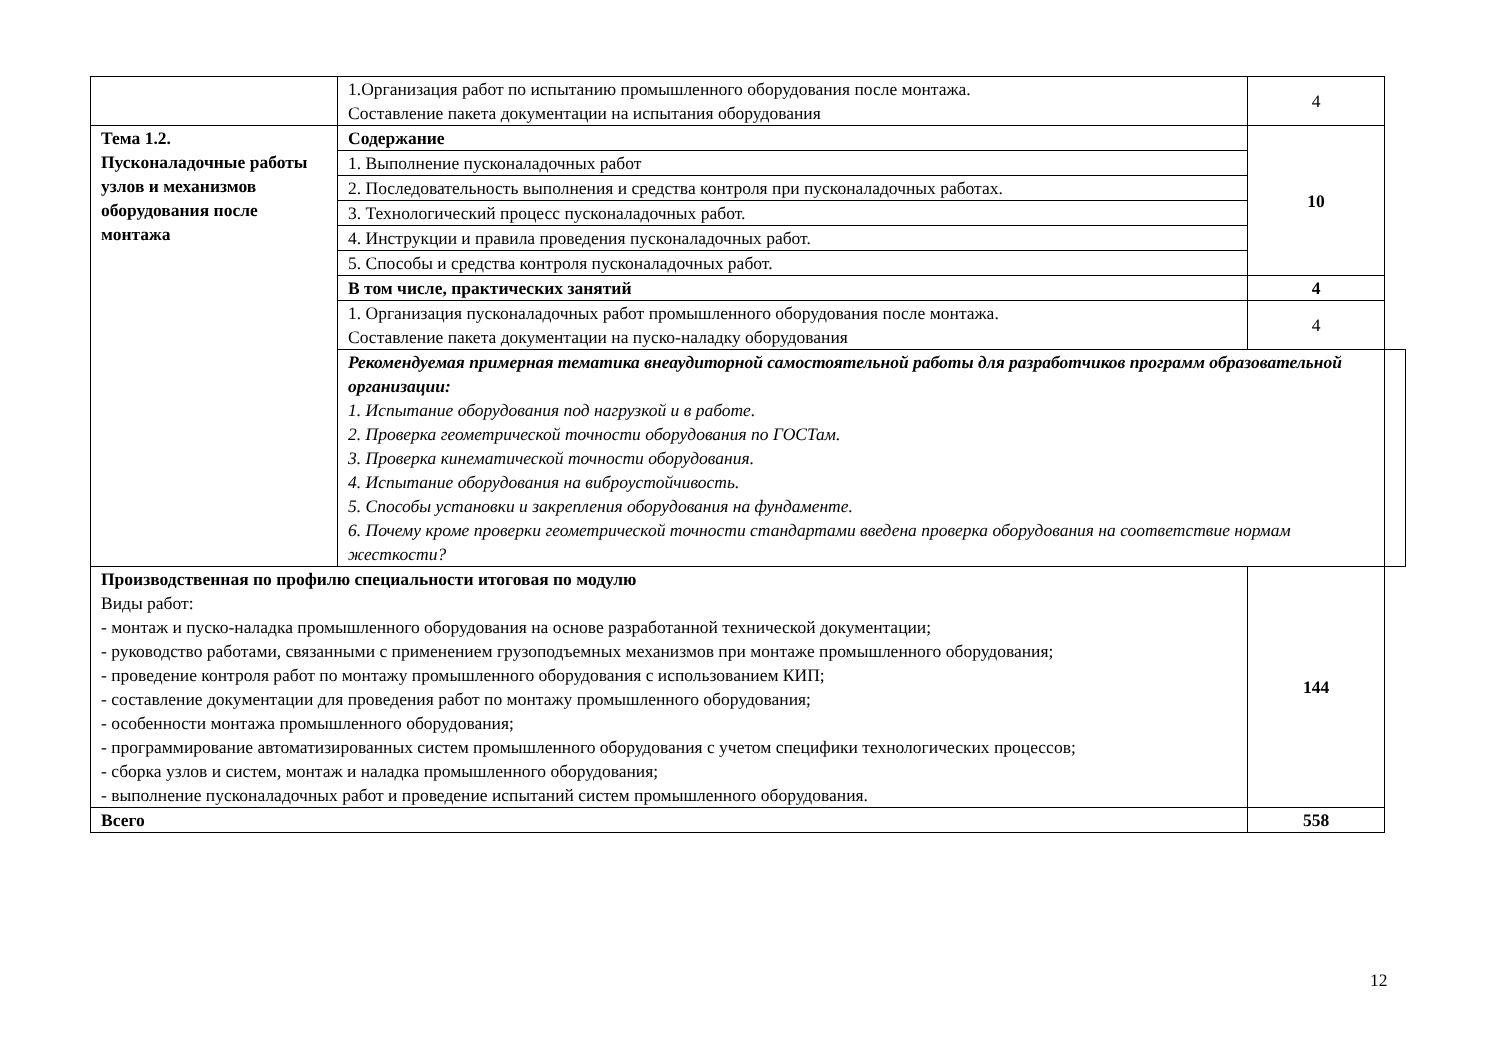| | 1.Организация работ по испытанию промышленного оборудования после монтажа. Составление пакета документации на испытания оборудования | 4 | |
| Тема 1.2. Пусконаладочные работы узлов и механизмов оборудования после монтажа | Содержание | 10 | |
| | 1. Выполнение пусконаладочных работ | | |
| | 2. Последовательность выполнения и средства контроля при пусконаладочных работах. | | |
| | 3. Технологический процесс пусконаладочных работ. | | |
| | 4. Инструкции и правила проведения пусконаладочных работ. | | |
| | 5. Способы и средства контроля пусконаладочных работ. | | |
| | В том числе, практических занятий | 4 | |
| | 1. Организация пусконаладочных работ промышленного оборудования после монтажа. Составление пакета документации на пуско-наладку оборудования | 4 | |
| | Рекомендуемая примерная тематика внеаудиторной самостоятельной работы для разработчиков программ образовательной организации: 1. Испытание оборудования под нагрузкой и в работе. 2. Проверка геометрической точности оборудования по ГОСТам. 3. Проверка кинематической точности оборудования. 4. Испытание оборудования на виброустойчивость. 5. Способы установки и закрепления оборудования на фундаменте. 6. Почему кроме проверки геометрической точности стандартами введена проверка оборудования на соответствие нормам жесткости? | | |
| Производственная по профилю специальности итоговая по модулю Виды работ: - монтаж и пуско-наладка промышленного оборудования на основе разработанной технической документации; - руководство работами, связанными с применением грузоподъемных механизмов при монтаже промышленного оборудования; - проведение контроля работ по монтажу промышленного оборудования с использованием КИП; - составление документации для проведения работ по монтажу промышленного оборудования; - особенности монтажа промышленного оборудования; - программирование автоматизированных систем промышленного оборудования с учетом специфики технологических процессов; - сборка узлов и систем, монтаж и наладка промышленного оборудования; - выполнение пусконаладочных работ и проведение испытаний систем промышленного оборудования. | | 144 | |
| Всего | | 558 | |
12